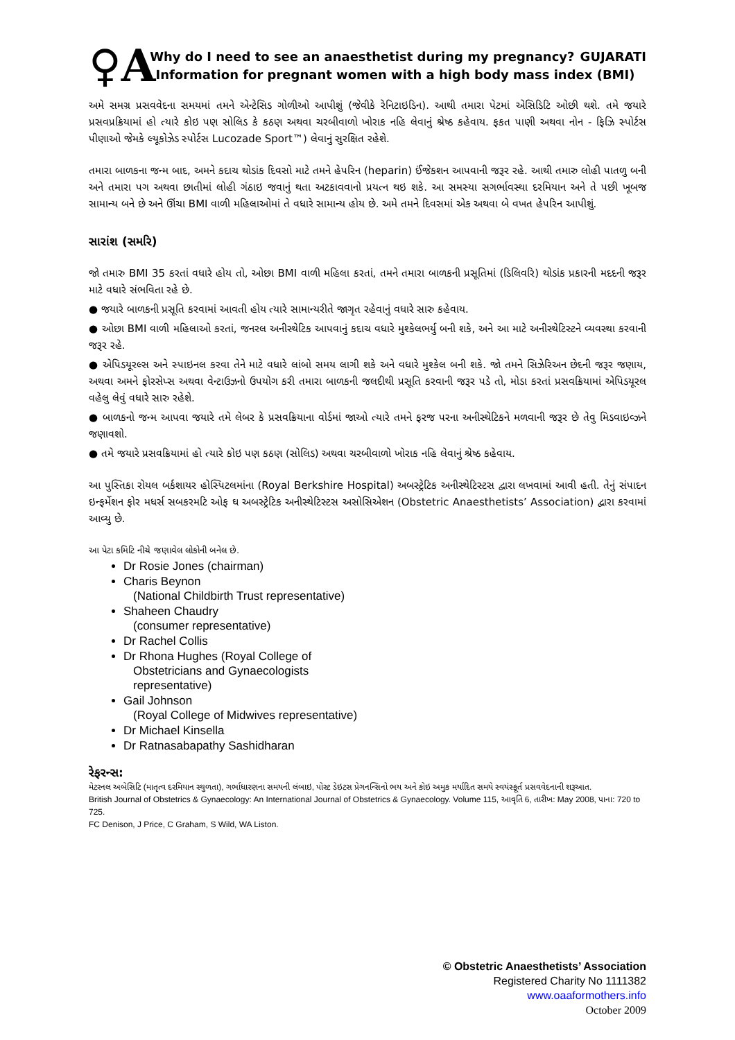♀A
Why do I need to see an anaesthetist during my pregnancy? GUJARATI
Information for pregnant women with a high body mass index (BMI)
અમે સમગ્ર પ્રસવવેદના સમયમાં તમને એન્ટેસિડ ગોળીઓ આપીશું (જેવીકે રેનિટાઇડિન). આથી તમારા પેટમાં એસિડિટિ ઓછી થશે. તમે જયારે પ્રસવપ્રક્રિયામાં હો ત્યારે કોઇ પણ સોલિડ કે કઠણ અથવા ચરબીવાળો ખોરાક નહિ લેવાનું શ્રેષ્ઠ કહેવાય. ફકત પાણી અથવા નોન - ફિઝિ સ્પોર્ટસ પીણાઓ જેમકે લ્યૂકોઝેડ સ્પોર્ટસ Lucozade Sport™) લેવાનું સુરક્ષિત રહેશે.
તમારા બાળકના જન્મ બાદ, અમને કદાચ થોડાંક દિવસો માટે તમને હેપરિન (heparin) ઈંજેકશન આપવાની જરૂર રહે. આથી તમારુ લોહી પાતળુ બની અને તમારા પગ અથવા છાતીમાં લોહી ગંઠાઇ જવાનું થતા અટકાવવાનો પ્રયત્ન થઇ શકે. આ સમસ્યા સગર્ભાવસ્થા દરમિયાન અને તે પછી ખૂબજ સામાન્ય બને છે અને ઊંચા BMI વાળી મહિલાઓમાં તે વધારે સામાન્ય હોય છે. અમે તમને દિવસમાં એક અથવા બે વખત હેપરિન આપીશું.
સારાંશ (સમરિ)
જો તમારુ BMI 35 કરતાં વધારે હોય તો, ઓછા BMI વાળી મહિલા કરતાં, તમને તમારા બાળકની પ્રસૂતિમાં (ડિલિવરિ) થોડાંક પ્રકારની મદદની જરૂર માટે વધારે સંભવિતા રહે છે.
● જયારે બાળકની પ્રસૂતિ કરવામાં આવતી હોય ત્યારે સામાન્યરીતે જાગૃત રહેવાનું વધારે સારુ કહેવાય.
● ઓછા BMI વાળી મહિલાઓ કરતાં, જનરલ અનીસ્થેટિક આપવાનું કદાચ વધારે મુશ્કેલભર્યુ બની શકે, અને આ માટે અનીસ્થેટિસ્ટને વ્યવસ્થા કરવાની જરૂર રહે.
● એપિડયૂરલ્સ અને સ્પાઇનલ કરવા તેને માટે વધારે લાંબો સમય લાગી શકે અને વધારે મુશ્કેલ બની શકે. જો તમને સિઝેરિઅન છેદની જરૂર જણાય, અથવા અમને ફોરસેપ્સ અથવા વેન્ટાઉઝનો ઉપયોગ કરી તમારા બાળકની જલદીથી પ્રસૂતિ કરવાની જરૂર પડે તો, મોડા કરતાં પ્રસવક્રિયામાં એપિડયૂરલ વહેલુ લેવું વધારે સારુ રહેશે.
● બાળકનો જન્મ આપવા જયારે તમે લેબર કે પ્રસવક્રિયાના વોર્ડમાં જાઓ ત્યારે તમને ફરજ પરના અનીસ્થેટિકને મળવાની જરૂર છે તેવુ મિડવાઇવ્ઝને જણાવશો.
● તમે જયારે પ્રસવક્રિયામાં હો ત્યારે કોઇ પણ કઠણ (સોલિડ) અથવા ચરબીવાળો ખોરાક નહિ લેવાનું શ્રેષ્ઠ કહેવાય.
આ પુસ્તિકા રોયલ બર્કશાયર હોસ્પિટલમાંના (Royal Berkshire Hospital) અબસ્ટ્રેટિક અનીસ્થેટિસ્ટસ દ્વારા લખવામાં આવી હતી. તેનું સંપાદન ઇન્ફર્મેશન ફોર મધર્સ સબકરમટિ ઓફ ઘ અબસ્ટ્રેટિક અનીસ્થેટિસ્ટસ અસોસિએશન (Obstetric Anaesthetists’ Association) દ્વારા કરવામાં આવ્યુ છે.
આ પેટા કમિટિ નીચે જણાવેલ લોકોની બનેલ છે.
Dr Rosie Jones (chairman)
Charis Beynon
(National Childbirth Trust representative)
Shaheen Chaudry
(consumer representative)
Dr Rachel Collis
Dr Rhona Hughes (Royal College of
Obstetricians and Gynaecologists
representative)
Gail Johnson
(Royal College of Midwives representative)
Dr Michael Kinsella
Dr Ratnasabapathy Sashidharan
રેફરન્સ:
મેટરનલ અબેસિટિ (માતૃત્વ દરમિયાન સ્થુળતા), ગર્ભાધારણના સમયની લંબાઇ, પોસ્ટ ડેઇટસ પ્રેગનન્સિનો ભય અને કોઇ અમુક મર્યાદિત સમયે સ્વયંસ્ફૂર્ત પ્રસવવેદનાની શરૂઆત.
British Journal of Obstetrics & Gynaecology: An International Journal of Obstetrics & Gynaecology. Volume 115, આવૃતિ 6, તારીખ: May 2008, પાના: 720 to 725.
FC Denison, J Price, C Graham, S Wild, WA Liston.
© Obstetric Anaesthetists’ Association
Registered Charity No 1111382
www.oaaformothers.info
October 2009